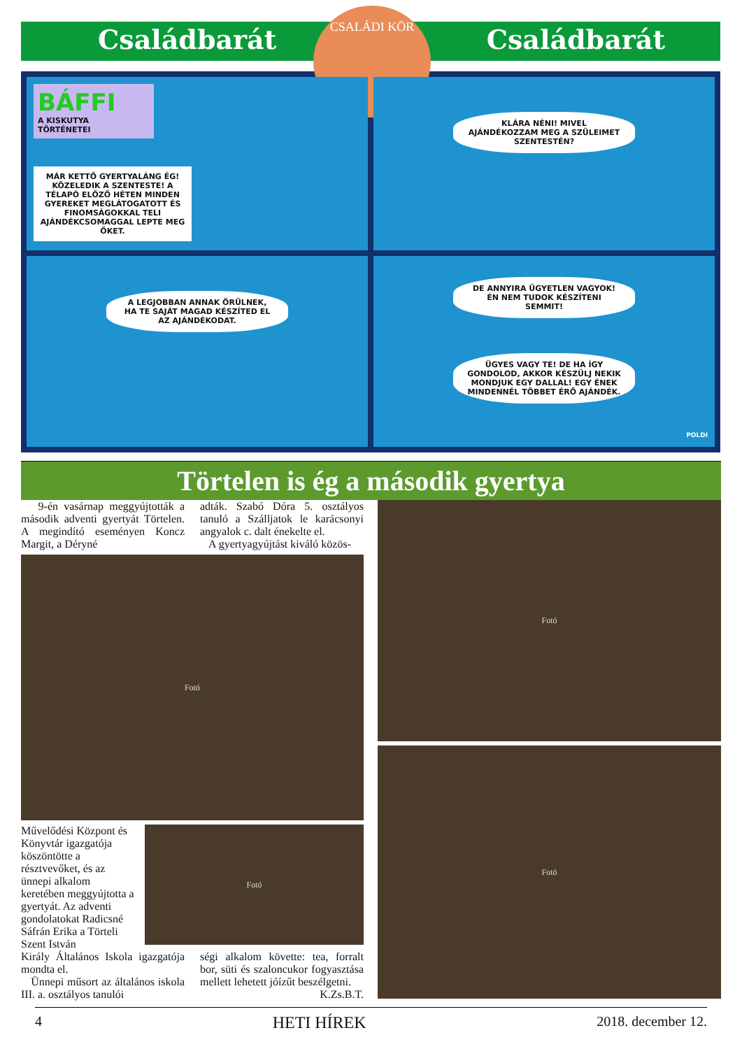Családbarát Családbarát
CSALÁDI KÖR
BÁFFI
A KISKUTYA
TÖRTÉNETEI
MÁR KETTŐ GYERTYALÁNG ÉG! KÖZELEDIK A SZENTESTE! A TÉLAPÓ ELŐZŐ HÉTEN MINDEN GYEREKET MEGLÁTOGATOTT ÉS FINOMSÁGOKKAL TELI AJÁNDÉKCSOMAGGAL LEPTE MEG ŐKET.
KLÁRA NÉNI! MIVEL AJÁNDÉKOZZAM MEG A SZÜLEIMET SZENTESTÉN?
A LEGJOBBAN ANNAK ÖRÜLNEK, HA TE SAJÁT MAGAD KÉSZÍTED EL AZ AJÁNDÉKODAT.
DE ANNYIRA ÜGYETLEN VAGYOK! ÉN NEM TUDOK KÉSZÍTENI SEMMIT!
ÜGYES VAGY TE! DE HA ÍGY GONDOLOD, AKKOR KÉSZÜLJ NEKIK MONDJUK EGY DALLAL! EGY ÉNEK MINDENNÉL TÖBBET ÉRŐ AJÁNDÉK.
POLDI
Törtelen is ég a második gyertya
9-én vasárnap meggyújtották a második adventi gyertyát Törtelen. A megindító eseményen Koncz Margit, a Déryné
adták. Szabó Dóra 5. osztályos tanuló a Szálljatok le karácsonyi angyalok c. dalt énekelte el.
A gyertyagyújtást kiváló közös-
Fotó
Művelődési Központ és Könyvtár igazgatója köszöntötte a résztvevőket, és az ünnepi alkalom keretében meggyújtotta a gyertyát. Az adventi gondolatokat Radicsné Sáfrán Erika a Törteli Szent István
Fotó
Király Általános Iskola igazgatója mondta el.
Ünnepi műsort az általános iskola III. a. osztályos tanulói
ségi alkalom követte: tea, forralt bor, süti és szaloncukor fogyasztása mellett lehetett jóízűt beszélgetni. K.Zs.B.T.
Fotó
Fotó
4 HETI HÍREK 2018. december 12.